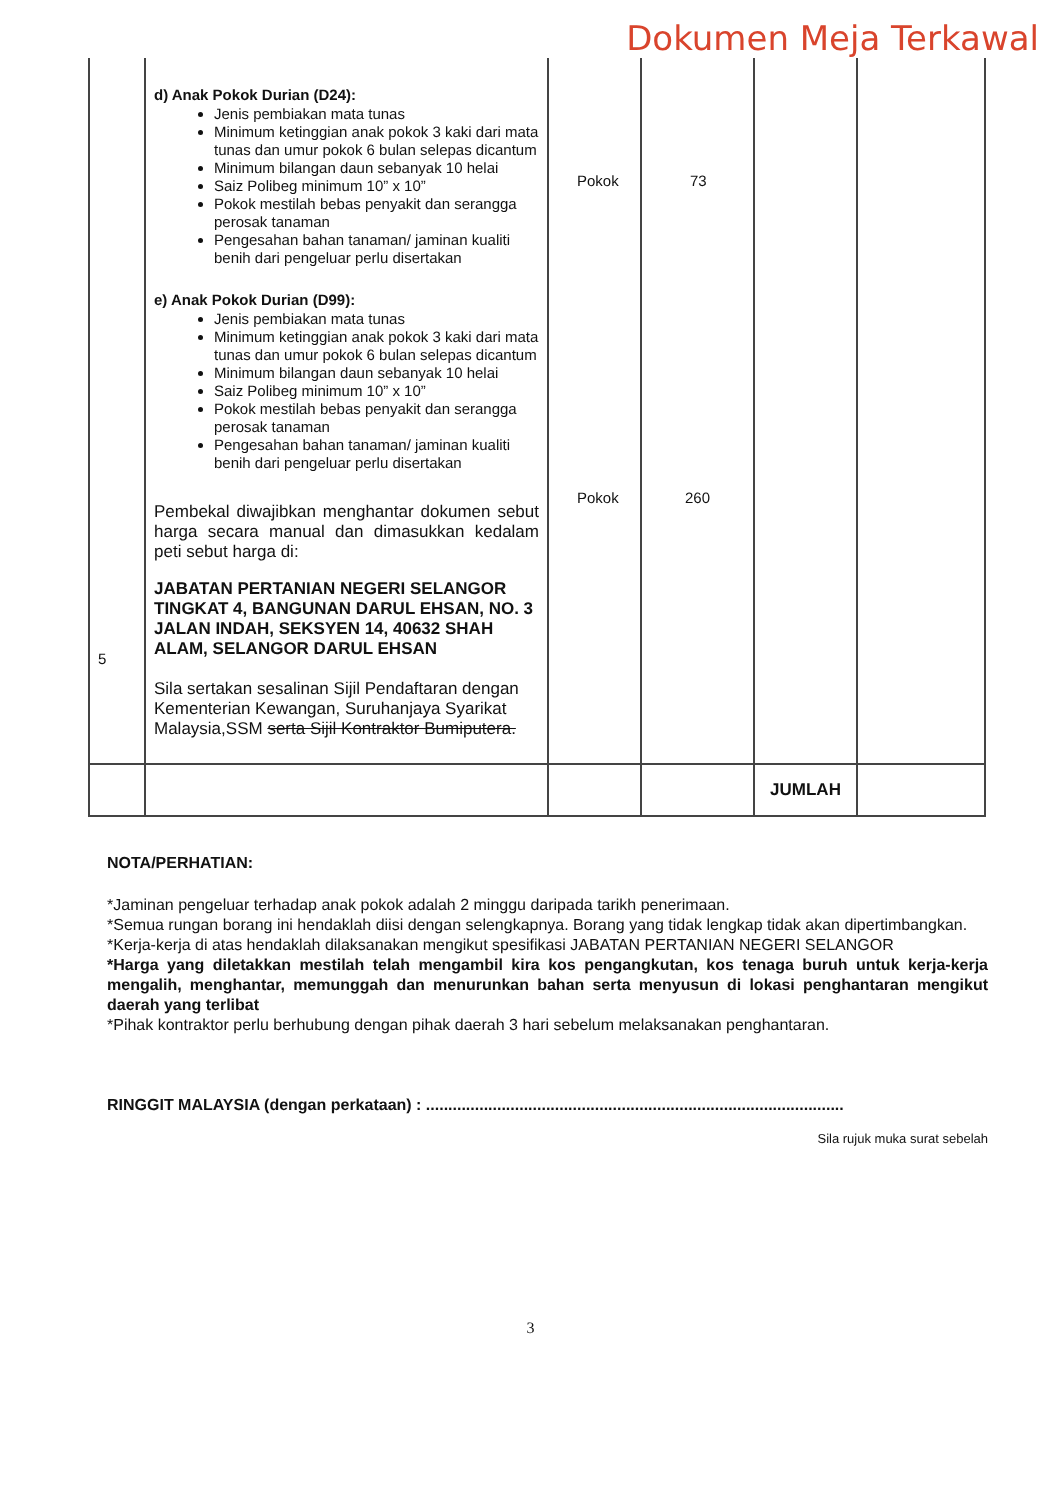Dokumen Meja Terkawal
| 5 | d) Anak Pokok Durian (D24): Jenis pembiakan mata tunas Minimum ketinggian anak pokok 3 kaki dari mata tunas dan umur pokok 6 bulan selepas dicantum Minimum bilangan daun sebanyak 10 helai Saiz Polibeg minimum 10” x 10” Pokok mestilah bebas penyakit dan serangga perosak tanaman Pengesahan bahan tanaman/ jaminan kualiti benih dari pengeluar perlu disertakan e) Anak Pokok Durian (D99): Jenis pembiakan mata tunas Minimum ketinggian anak pokok 3 kaki dari mata tunas dan umur pokok 6 bulan selepas dicantum Minimum bilangan daun sebanyak 10 helai Saiz Polibeg minimum 10” x 10” Pokok mestilah bebas penyakit dan serangga perosak tanaman Pengesahan bahan tanaman/ jaminan kualiti benih dari pengeluar perlu disertakan Pembekal diwajibkan menghantar dokumen sebut harga secara manual dan dimasukkan kedalam peti sebut harga di: JABATAN PERTANIAN NEGERI SELANGOR TINGKAT 4, BANGUNAN DARUL EHSAN, NO. 3 JALAN INDAH, SEKSYEN 14, 40632 SHAH ALAM, SELANGOR DARUL EHSAN Sila sertakan sesalinan Sijil Pendaftaran dengan Kementerian Kewangan, Suruhanjaya Syarikat Malaysia,SSM serta Sijil Kontraktor Bumiputera. | Pokok Pokok | 73 260 | | |
| | | | | JUMLAH | |
NOTA/PERHATIAN:
*Jaminan pengeluar terhadap anak pokok adalah 2 minggu daripada tarikh penerimaan.
*Semua rungan borang ini hendaklah diisi dengan selengkapnya. Borang yang tidak lengkap tidak akan dipertimbangkan.
*Kerja-kerja di atas hendaklah dilaksanakan mengikut spesifikasi JABATAN PERTANIAN NEGERI SELANGOR
*Harga yang diletakkan mestilah telah mengambil kira kos pengangkutan, kos tenaga buruh untuk kerja-kerja mengalih, menghantar, memunggah dan menurunkan bahan serta menyusun di lokasi penghantaran mengikut daerah yang terlibat
*Pihak kontraktor perlu berhubung dengan pihak daerah 3 hari sebelum melaksanakan penghantaran.
RINGGIT MALAYSIA (dengan perkataan) : ..............................................................................................
Sila rujuk muka surat sebelah
3